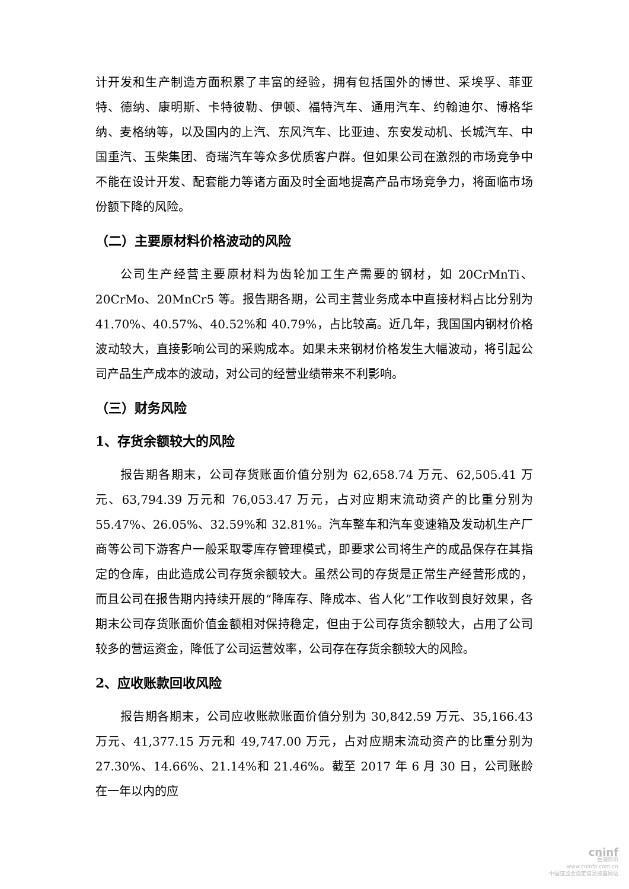计开发和生产制造方面积累了丰富的经验，拥有包括国外的博世、采埃孚、菲亚特、德纳、康明斯、卡特彼勒、伊顿、福特汽车、通用汽车、约翰迪尔、博格华纳、麦格纳等，以及国内的上汽、东风汽车、比亚迪、东安发动机、长城汽车、中国重汽、玉柴集团、奇瑞汽车等众多优质客户群。但如果公司在激烈的市场竞争中不能在设计开发、配套能力等诸方面及时全面地提高产品市场竞争力，将面临市场份额下降的风险。
（二）主要原材料价格波动的风险
公司生产经营主要原材料为齿轮加工生产需要的钢材，如 20CrMnTi、20CrMo、20MnCr5 等。报告期各期，公司主营业务成本中直接材料占比分别为 41.70%、40.57%、40.52%和 40.79%，占比较高。近几年，我国国内钢材价格波动较大，直接影响公司的采购成本。如果未来钢材价格发生大幅波动，将引起公司产品生产成本的波动，对公司的经营业绩带来不利影响。
（三）财务风险
1、存货余额较大的风险
报告期各期末，公司存货账面价值分别为 62,658.74 万元、62,505.41 万元、63,794.39 万元和 76,053.47 万元，占对应期末流动资产的比重分别为 55.47%、26.05%、32.59%和 32.81%。汽车整车和汽车变速箱及发动机生产厂商等公司下游客户一般采取零库存管理模式，即要求公司将生产的成品保存在其指定的仓库，由此造成公司存货余额较大。虽然公司的存货是正常生产经营形成的，而且公司在报告期内持续开展的“降库存、降成本、省人化”工作收到良好效果，各期末公司存货账面价值金额相对保持稳定，但由于公司存货余额较大，占用了公司较多的营运资金，降低了公司运营效率，公司存在存货余额较大的风险。
2、应收账款回收风险
报告期各期末，公司应收账款账面价值分别为 30,842.59 万元、35,166.43 万元、41,377.15 万元和 49,747.00 万元，占对应期末流动资产的比重分别为 27.30%、14.66%、21.14%和 21.46%。截至 2017 年 6 月 30 日，公司账龄在一年以内的应
cninf
巨潮资讯
www.cninfo.com.cn
中国证监会指定信息披露网站